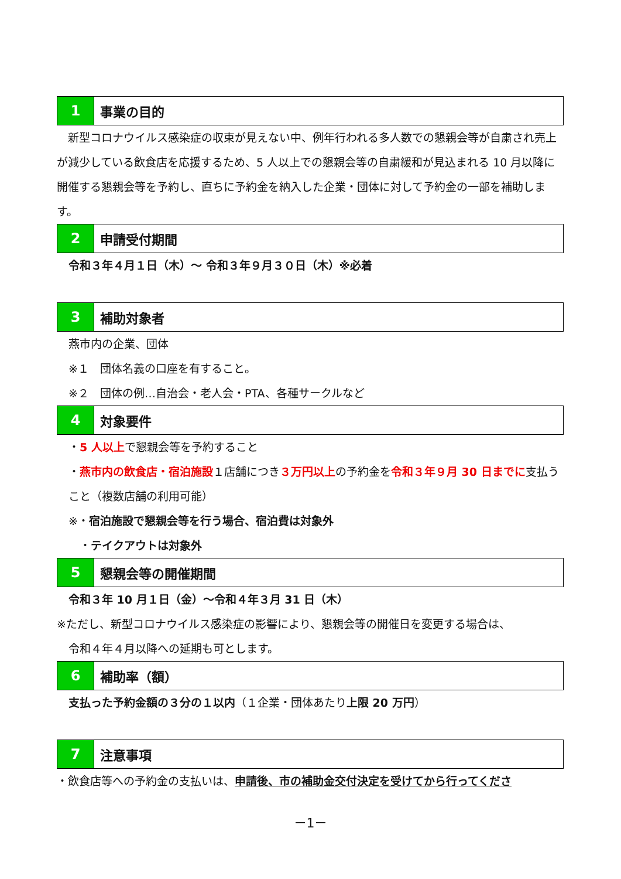1 事業の目的
　新型コロナウイルス感染症の収束が見えない中、例年行われる多人数での懇親会等が自粛され売上が減少している飲食店を応援するため、5 人以上での懇親会等の自粛緩和が見込まれる 10 月以降に開催する懇親会等を予約し、直ちに予約金を納入した企業・団体に対して予約金の一部を補助します。
2 申請受付期間
令和３年４月１日（木）～ 令和３年９月３０日（木）※必着
3 補助対象者
燕市内の企業、団体
※１　団体名義の口座を有すること。
※２　団体の例…自治会・老人会・PTA、各種サークルなど
4 対象要件
・5 人以上で懇親会等を予約すること
・燕市内の飲食店・宿泊施設１店舗につき３万円以上の予約金を令和３年９月 30 日までに支払うこと（複数店舗の利用可能）
※・宿泊施設で懇親会等を行う場合、宿泊費は対象外
　・テイクアウトは対象外
5 懇親会等の開催期間
令和３年 10 月１日（金）～令和４年３月 31 日（木）
※ただし、新型コロナウイルス感染症の影響により、懇親会等の開催日を変更する場合は、
令和４年４月以降への延期も可とします。
6 補助率（額）
支払った予約金額の３分の１以内（１企業・団体あたり上限 20 万円）
7 注意事項
・飲食店等への予約金の支払いは、申請後、市の補助金交付決定を受けてから行ってくださ
－1－